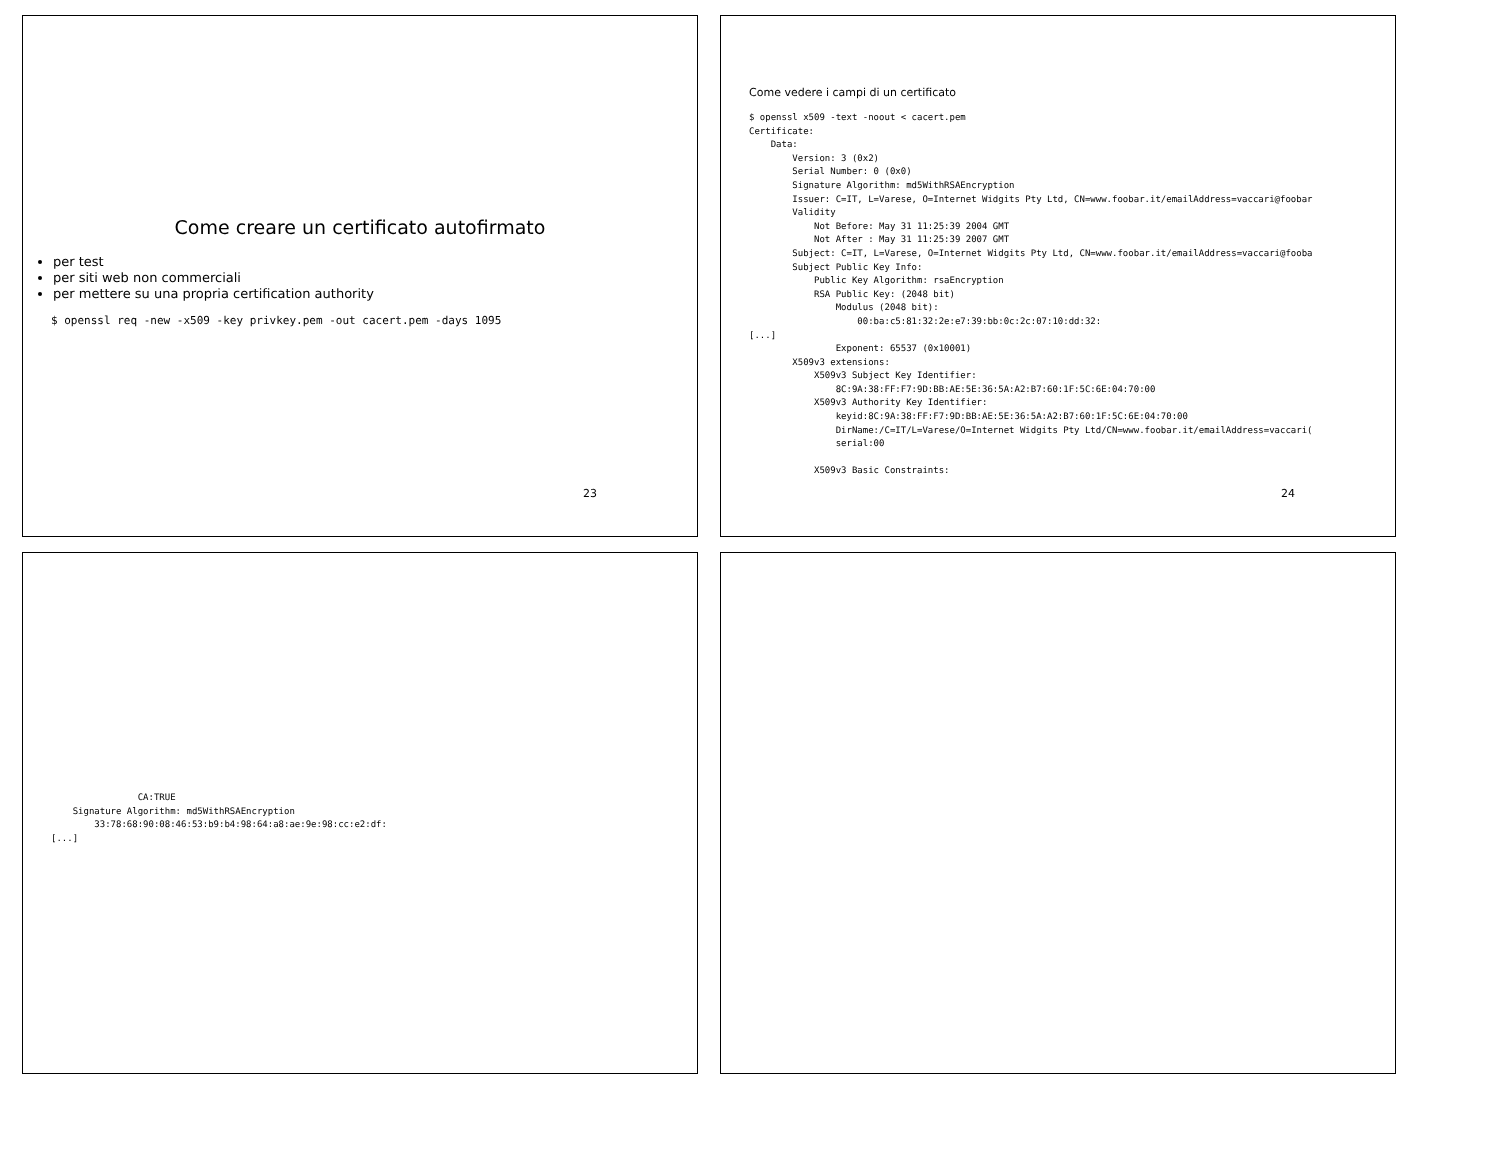Come creare un certificato autofirmato
per test
per siti web non commerciali
per mettere su una propria certification authority
$ openssl req -new -x509 -key privkey.pem -out cacert.pem -days 1095
23
Come vedere i campi di un certificato
$ openssl x509 -text -noout < cacert.pem
Certificate:
    Data:
        Version: 3 (0x2)
        Serial Number: 0 (0x0)
        Signature Algorithm: md5WithRSAEncryption
        Issuer: C=IT, L=Varese, O=Internet Widgits Pty Ltd, CN=www.foobar.it/emailAddress=vaccari@foobar
        Validity
            Not Before: May 31 11:25:39 2004 GMT
            Not After : May 31 11:25:39 2007 GMT
        Subject: C=IT, L=Varese, O=Internet Widgits Pty Ltd, CN=www.foobar.it/emailAddress=vaccari@fooba
        Subject Public Key Info:
            Public Key Algorithm: rsaEncryption
            RSA Public Key: (2048 bit)
                Modulus (2048 bit):
                    00:ba:c5:81:32:2e:e7:39:bb:0c:2c:07:10:dd:32:
[...]
                Exponent: 65537 (0x10001)
        X509v3 extensions:
            X509v3 Subject Key Identifier:
                8C:9A:38:FF:F7:9D:BB:AE:5E:36:5A:A2:B7:60:1F:5C:6E:04:70:00
            X509v3 Authority Key Identifier:
                keyid:8C:9A:38:FF:F7:9D:BB:AE:5E:36:5A:A2:B7:60:1F:5C:6E:04:70:00
                DirName:/C=IT/L=Varese/O=Internet Widgits Pty Ltd/CN=www.foobar.it/emailAddress=vaccari(
                serial:00

            X509v3 Basic Constraints:
24
                CA:TRUE
    Signature Algorithm: md5WithRSAEncryption
        33:78:68:90:08:46:53:b9:b4:98:64:a8:ae:9e:98:cc:e2:df:
[...]